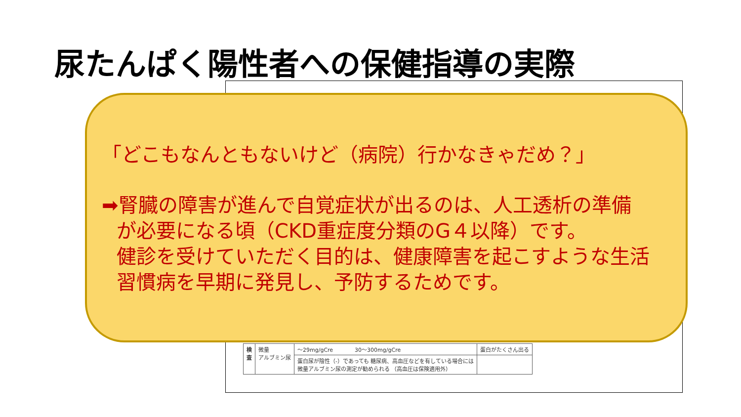尿たんぱく陽性者への保健指導の実際
| 検 査 | 微量 アルブミン尿 | ～29mg/gCre 30～300mg/gCre | 蛋白がたくさん出る |
| | | 蛋白尿が陰性（-）であっても 糖尿病、高血圧などを有している場合には 微量アルブミン尿の測定が勧められる （高血圧は保険適用外） | |
「どこもなんともないけど（病院）行かなきゃだめ？」
➡腎臓の障害が進んで自覚症状が出るのは、人工透析の準備
が必要になる頃（CKD重症度分類のG４以降）です。
健診を受けていただく目的は、健康障害を起こすような生活
習慣病を早期に発見し、予防するためです。